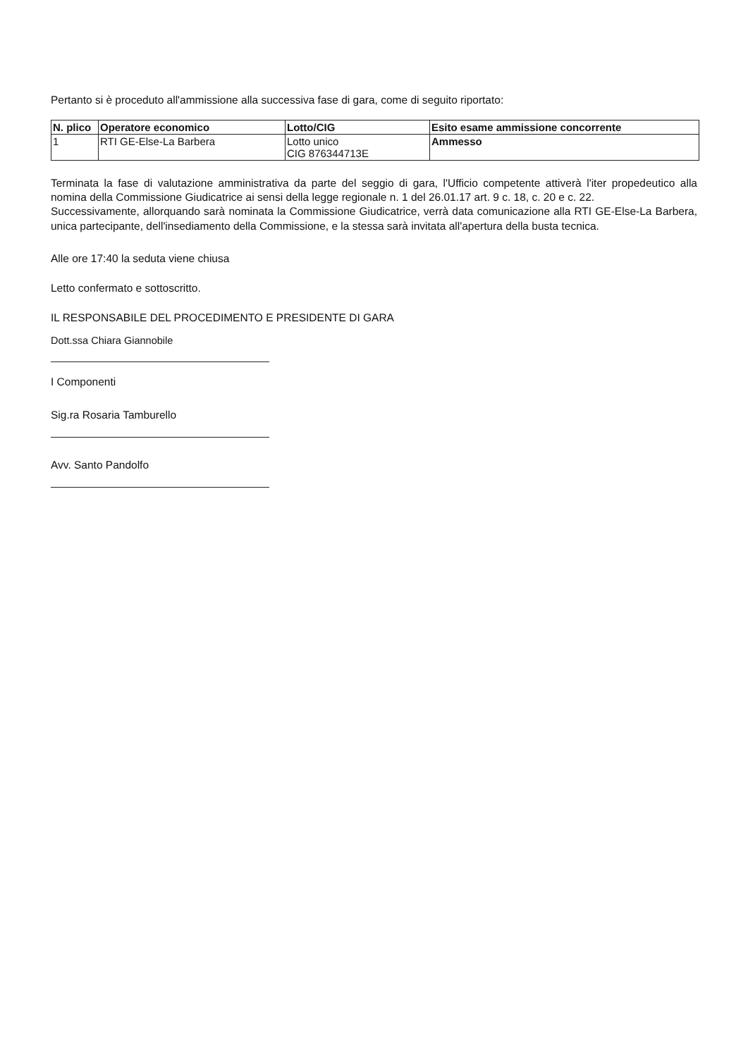Pertanto si è proceduto all'ammissione alla successiva fase di gara, come di seguito riportato:
| N. plico | Operatore economico | Lotto/CIG | Esito esame ammissione concorrente |
| --- | --- | --- | --- |
| 1 | RTI GE-Else-La Barbera | Lotto unico CIG 876344713E | Ammesso |
Terminata la fase di valutazione amministrativa da parte del seggio di gara, l'Ufficio competente attiverà l'iter propedeutico alla nomina della Commissione Giudicatrice ai sensi della legge regionale n. 1 del 26.01.17 art. 9 c. 18, c. 20 e c. 22.
Successivamente, allorquando sarà nominata la Commissione Giudicatrice, verrà data comunicazione alla RTI GE-Else-La Barbera, unica partecipante, dell'insediamento della Commissione, e la stessa sarà invitata all'apertura della busta tecnica.
Alle ore 17:40 la seduta viene chiusa
Letto confermato e sottoscritto.
IL RESPONSABILE DEL PROCEDIMENTO E PRESIDENTE DI GARA
Dott.ssa Chiara Giannobile
I Componenti
Sig.ra Rosaria Tamburello
Avv. Santo Pandolfo